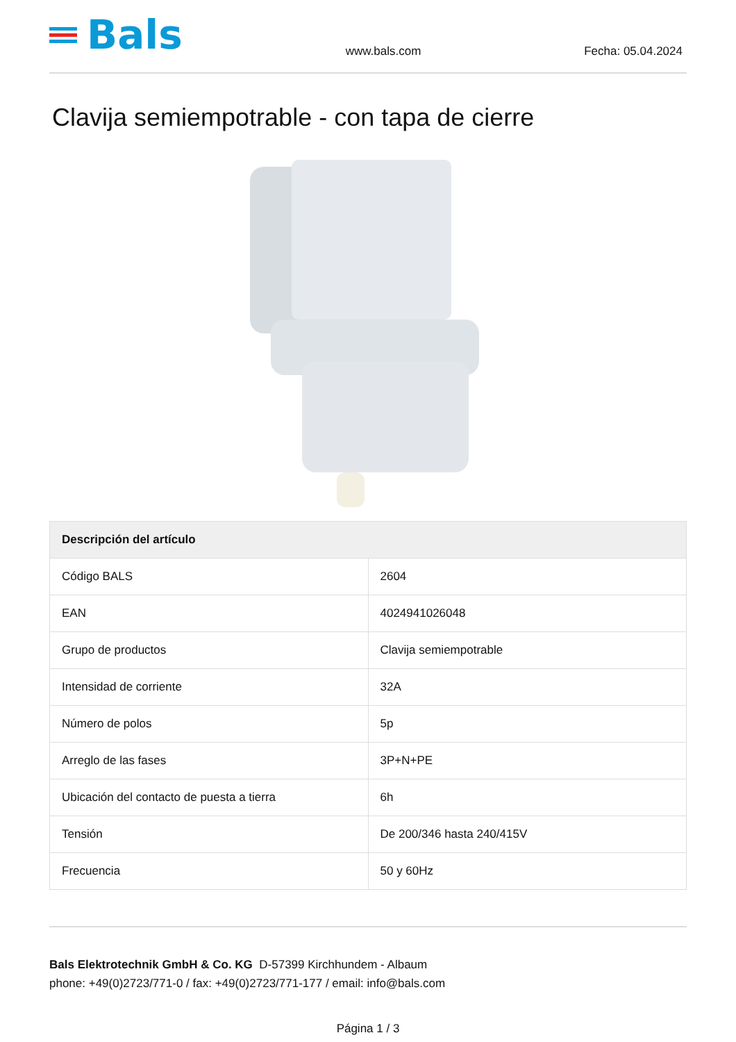Bals
www.bals.com
Fecha: 05.04.2024
Clavija semiempotrable - con tapa de cierre
| Descripción del artículo | |
| --- | --- |
| Código BALS | 2604 |
| EAN | 4024941026048 |
| Grupo de productos | Clavija semiempotrable |
| Intensidad de corriente | 32A |
| Número de polos | 5p |
| Arreglo de las fases | 3P+N+PE |
| Ubicación del contacto de puesta a tierra | 6h |
| Tensión | De 200/346 hasta 240/415V |
| Frecuencia | 50 y 60Hz |
Bals Elektrotechnik GmbH & Co. KG D-57399 Kirchhundem - Albaum
phone: +49(0)2723/771-0 / fax: +49(0)2723/771-177 / email: info@bals.com
Página 1 / 3